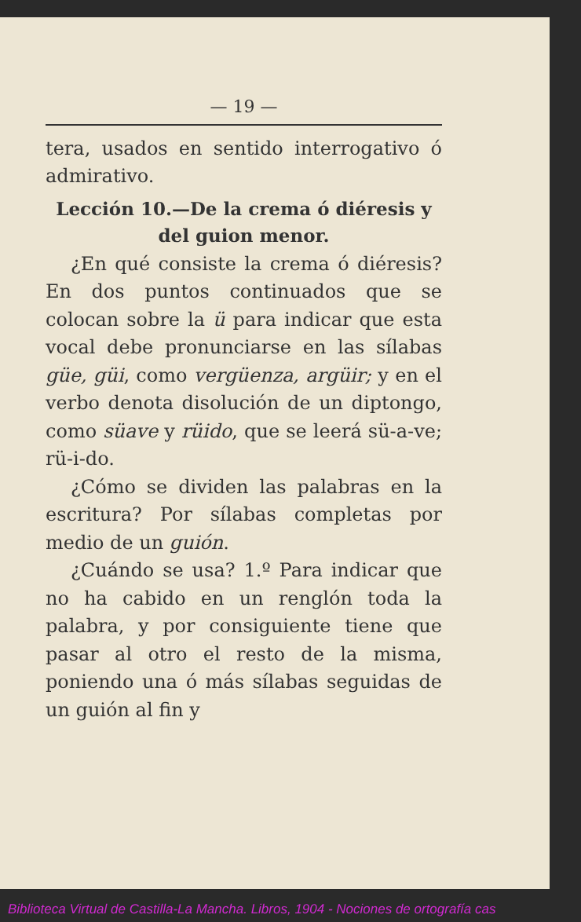— 19 —
tera, usados en sentido interrogativo ó admirativo.
Lección 10.—De la crema ó diéresis y del guion menor.
¿En qué consiste la crema ó diéresis? En dos puntos continuados que se colocan sobre la ü para indicar que esta vocal debe pronunciarse en las sílabas güe, güi, como vergüenza, argüir; y en el verbo denota disolución de un diptongo, como süave y rüido, que se leerá sü-a-ve; rü-i-do.
¿Cómo se dividen las palabras en la escritura? Por sílabas completas por medio de un guión.
¿Cuándo se usa? 1.º Para indicar que no ha cabido en un renglón toda la palabra, y por consiguiente tiene que pasar al otro el resto de la misma, poniendo una ó más sílabas seguidas de un guión al fin y
Biblioteca Virtual de Castilla-La Mancha. Libros, 1904 - Nociones de ortografía cas